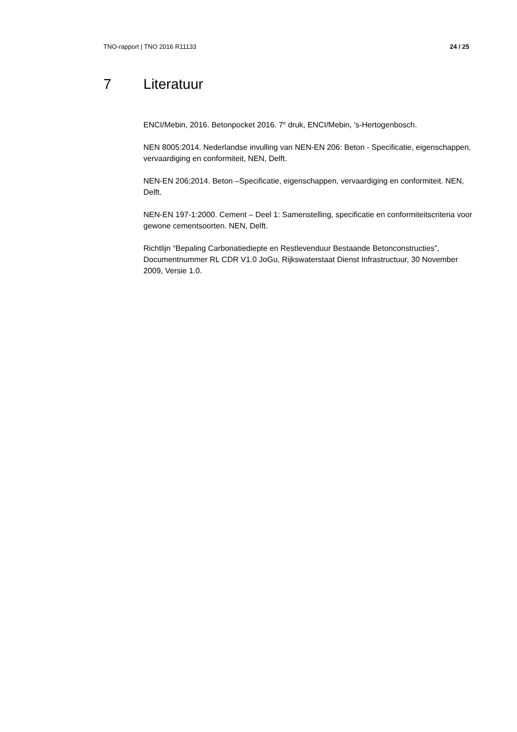TNO-rapport | TNO 2016 R11133 24 / 25
7 Literatuur
ENCI/Mebin, 2016. Betonpocket 2016. 7<sup>e</sup> druk, ENCI/Mebin, 's-Hertogenbosch.
NEN 8005:2014. Nederlandse invulling van NEN-EN 206: Beton - Specificatie, eigenschappen, vervaardiging en conformiteit, NEN, Delft.
NEN-EN 206;2014. Beton –Specificatie, eigenschappen, vervaardiging en conformiteit. NEN, Delft.
NEN-EN 197-1:2000. Cement – Deel 1: Samenstelling, specificatie en conformiteitscriteria voor gewone cementsoorten. NEN, Delft.
Richtlijn “Bepaling Carbonatiediepte en Restlevenduur Bestaande Betonconstructies”, Documentnummer RL CDR V1.0 JoGu, Rijkswaterstaat Dienst Infrastructuur, 30 November 2009, Versie 1.0.